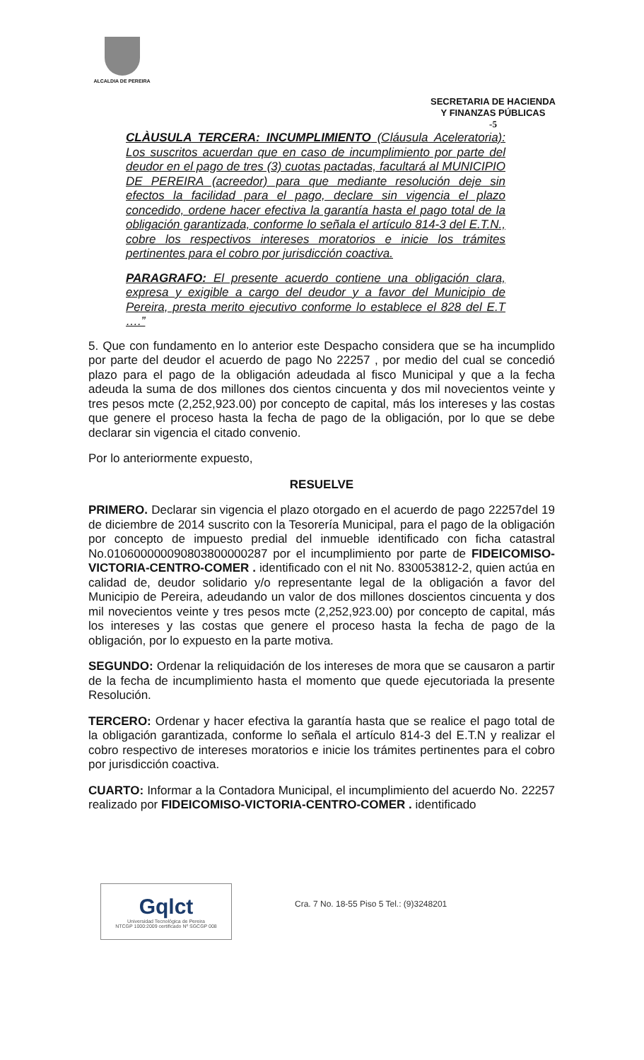ALCALDIA DE PEREIRA
SECRETARIA DE HACIENDA
Y FINANZAS PÚBLICAS
-5
CLÀUSULA TERCERA: INCUMPLIMIENTO (Cláusula Aceleratoria): Los suscritos acuerdan que en caso de incumplimiento por parte del deudor en el pago de tres (3) cuotas pactadas, facultará al MUNICIPIO DE PEREIRA (acreedor) para que mediante resolución deje sin efectos la facilidad para el pago, declare sin vigencia el plazo concedido, ordene hacer efectiva la garantía hasta el pago total de la obligación garantizada, conforme lo señala el artículo 814-3 del E.T.N., cobre los respectivos intereses moratorios e inicie los trámites pertinentes para el cobro por jurisdicción coactiva.
PARAGRAFO: El presente acuerdo contiene una obligación clara, expresa y exigible a cargo del deudor y a favor del Municipio de Pereira, presta merito ejecutivo conforme lo establece el 828 del E.T ….”
5. Que con fundamento en lo anterior este Despacho considera que se ha incumplido por parte del deudor el acuerdo de pago No 22257 , por medio del cual se concedió plazo para el pago de la obligación adeudada al fisco Municipal y que a la fecha adeuda la suma de dos millones dos cientos cincuenta y dos mil novecientos veinte y tres pesos mcte (2,252,923.00) por concepto de capital, más los intereses y las costas que genere el proceso hasta la fecha de pago de la obligación, por lo que se debe declarar sin vigencia el citado convenio.
Por lo anteriormente expuesto,
RESUELVE
PRIMERO. Declarar sin vigencia el plazo otorgado en el acuerdo de pago 22257del 19 de diciembre de 2014 suscrito con la Tesorería Municipal, para el pago de la obligación por concepto de impuesto predial del inmueble identificado con ficha catastral No.010600000090803800000287 por el incumplimiento por parte de FIDEICOMISO-VICTORIA-CENTRO-COMER . identificado con el nit No. 830053812-2, quien actúa en calidad de, deudor solidario y/o representante legal de la obligación a favor del Municipio de Pereira, adeudando un valor de dos millones doscientos cincuenta y dos mil novecientos veinte y tres pesos mcte (2,252,923.00) por concepto de capital, más los intereses y las costas que genere el proceso hasta la fecha de pago de la obligación, por lo expuesto en la parte motiva.
SEGUNDO: Ordenar la reliquidación de los intereses de mora que se causaron a partir de la fecha de incumplimiento hasta el momento que quede ejecutoriada la presente Resolución.
TERCERO: Ordenar y hacer efectiva la garantía hasta que se realice el pago total de la obligación garantizada, conforme lo señala el artículo 814-3 del E.T.N y realizar el cobro respectivo de intereses moratorios e inicie los trámites pertinentes para el cobro por jurisdicción coactiva.
CUARTO: Informar a la Contadora Municipal, el incumplimiento del acuerdo No. 22257 realizado por FIDEICOMISO-VICTORIA-CENTRO-COMER . identificado
Gqlct
Universidad Tecnológica de Pereira
NTCGP 1000:2009 certificado Nº SGCGP 008
Cra. 7 No. 18-55 Piso 5 Tel.: (9)3248201